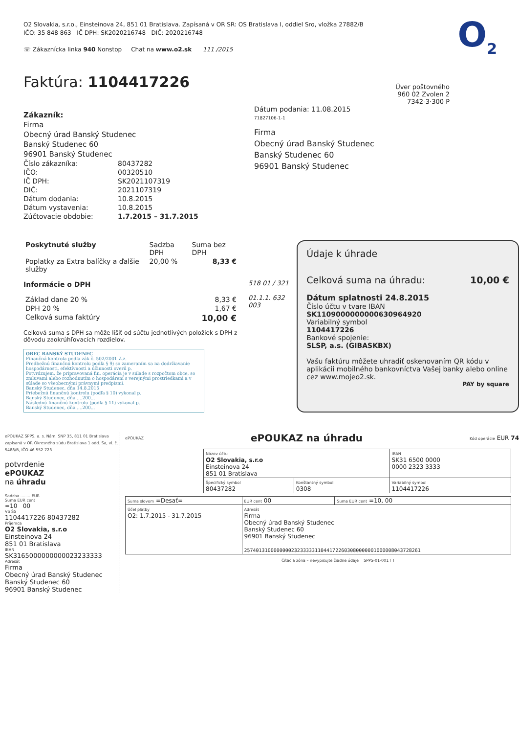O<sub>2</sub>
O2 Slovakia, s.r.o., Einsteinova 24, 851 01 Bratislava. Zapísaná v OR SR: OS Bratislava I, oddiel Sro, vložka 27882/B
IČO: 35 848 863 IČ DPH: SK2020216748 DIČ: 2020216748
☏ Zákaznícka linka 940 Nonstop Chat na www.o2.sk 111 /2015
Faktúra: 1104417226
Zákazník:
Firma
Obecný úrad Banský Studenec
Banský Studenec 60
96901 Banský Studenec
| Číslo zákazníka: | 80437282 |
| IČO: | 00320510 |
| IČ DPH: | SK2021107319 |
| DIČ: | 2021107319 |
| Dátum dodania: | 10.8.2015 |
| Dátum vystavenia: | 10.8.2015 |
| Zúčtovacie obdobie: | 1.7.2015 – 31.7.2015 |
Úver poštovného
960 02 Zvolen 2
7342-3·300 P
Dátum podania: 11.08.2015
71827106-1-1
Firma
Obecný úrad Banský Studenec
Banský Studenec 60
96901 Banský Studenec
| Poskytnuté služby | Sadzba DPH | Suma bez DPH |
| --- | --- | --- |
| Poplatky za Extra balíčky a ďalšie služby | 20,00 % | 8,33 € |
Informácie o DPH
| Základ dane 20 % | 8,33 € |
| DPH 20 % | 1,67 € |
| Celková suma faktúry | 10,00 € |
Celková suma s DPH sa môže líšiť od súčtu jednotlivých položiek s DPH z dôvodu zaokrúhľovacích rozdielov.
OBEC BANSKÝ STUDENEC
Finančná kontrola podľa zák č. 502/2001 Z.z.
Predbežnú finančnú kontrolu podľa § 9) so zameraním sa na dodržiavanie hospodárnosti, efektívnosti a účinnosti overil p.
Potvrdzujem, že pripravovaná fin. operácia je v súlade s rozpočtom obce, so zmluvami alebo rozhodnutím o hospodárení s verejnými prostriedkami a v súlade so všeobecnými právnymi predpismi.
Banský Studenec, dňa 14.8.2015
Priebežnú finančnú kontrolu (podľa § 10) vykonal p.
Banský Studenec, dňa ....200...
Následnú finančnú kontrolu (podľa § 11) vykonal p.
Banský Studenec, dňa ....200...
518 01 / 321
01.1.1. 632 003
Údaje k úhrade
Celková suma na úhradu: 10,00 €
Dátum splatnosti 24.8.2015
Číslo účtu v tvare IBAN
SK1109000000000630964920
Variabilný symbol
1104417226
Bankové spojenie:
SLSP, a.s. (GIBASKBX)
Vašu faktúru môžete uhradiť oskenovaním QR kódu v aplikácii mobilného bankovníctva Vašej banky alebo online cez www.mojeo2.sk.
PAY by square
ePOUKAZ SPPS, a. s. Nám. SNP 35, 811 01 Bratislava zapísaná v OR Okresného súdu Bratislava 1 odd. Sa, vl. č. 5488/B, IČO 46 552 723
potvrdenie
ePOUKAZ
na úhradu
Sadzba ........ EUR
Suma EUR cent
=10 00
VS ŠS
1104417226 80437282
Príjemca
O2 Slovakia, s.r.o
Einsteinova 24
851 01 Bratislava
IBAN
SK3165000000000023233333
Adresát
Firma
Obecný úrad Banský Studenec
Banský Studenec 60
96901 Banský Studenec
ePOUKAZ ePOUKAZ na úhradu Kód operácie EUR 74
| Názov účtu O2 Slovakia, s.r.o Einsteinova 24 851 01 Bratislava | | IBAN SK31 6500 0000 0000 2323 3333 |
| Špecifický symbol 80437282 | Konštantný symbol 0308 | Variabilný symbol 1104417226 |
| Suma slovom =Desať= | EUR cent 00 | Suma EUR cent =10, 00 |
| Účel platby O2: 1.7.2015 - 31.7.2015 | Adresát Firma Obecný úrad Banský Studenec Banský Studenec 60 96901 Banský Studenec 257401310000000023233333110441722603080000001000008043728261 | |
Čítacia zóna – nevypisujte žiadne údaje SPPS-01-001 [ ]